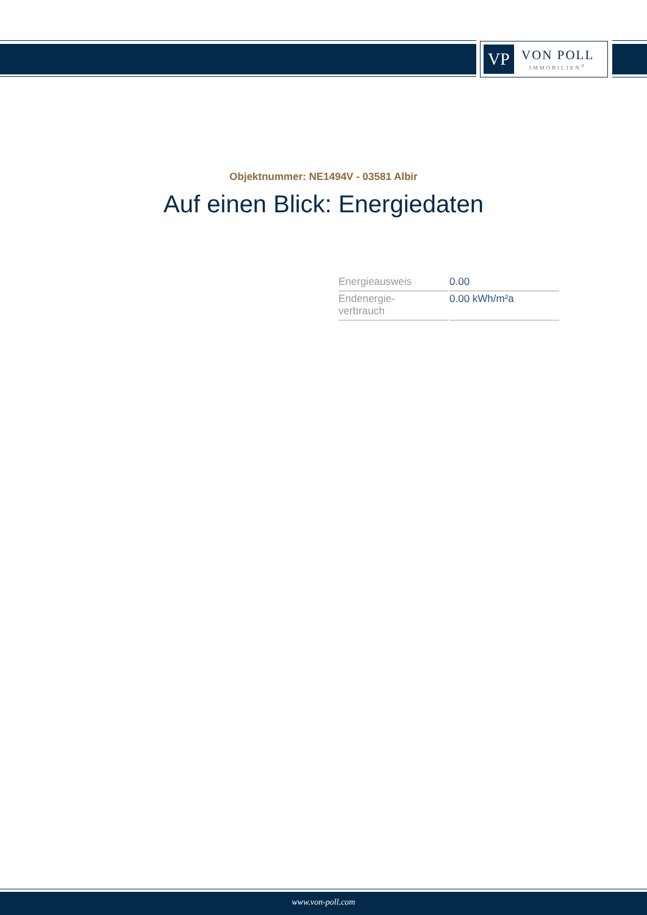VP
VON POLL
IMMOBILIEN<sup>®</sup>
Objektnummer: NE1494V - 03581 Albir
Auf einen Blick: Energiedaten
| Energieausweis | 0.00 |
| Endenergie- verbrauch | 0.00 kWh/m²a |
www.von-poll.com